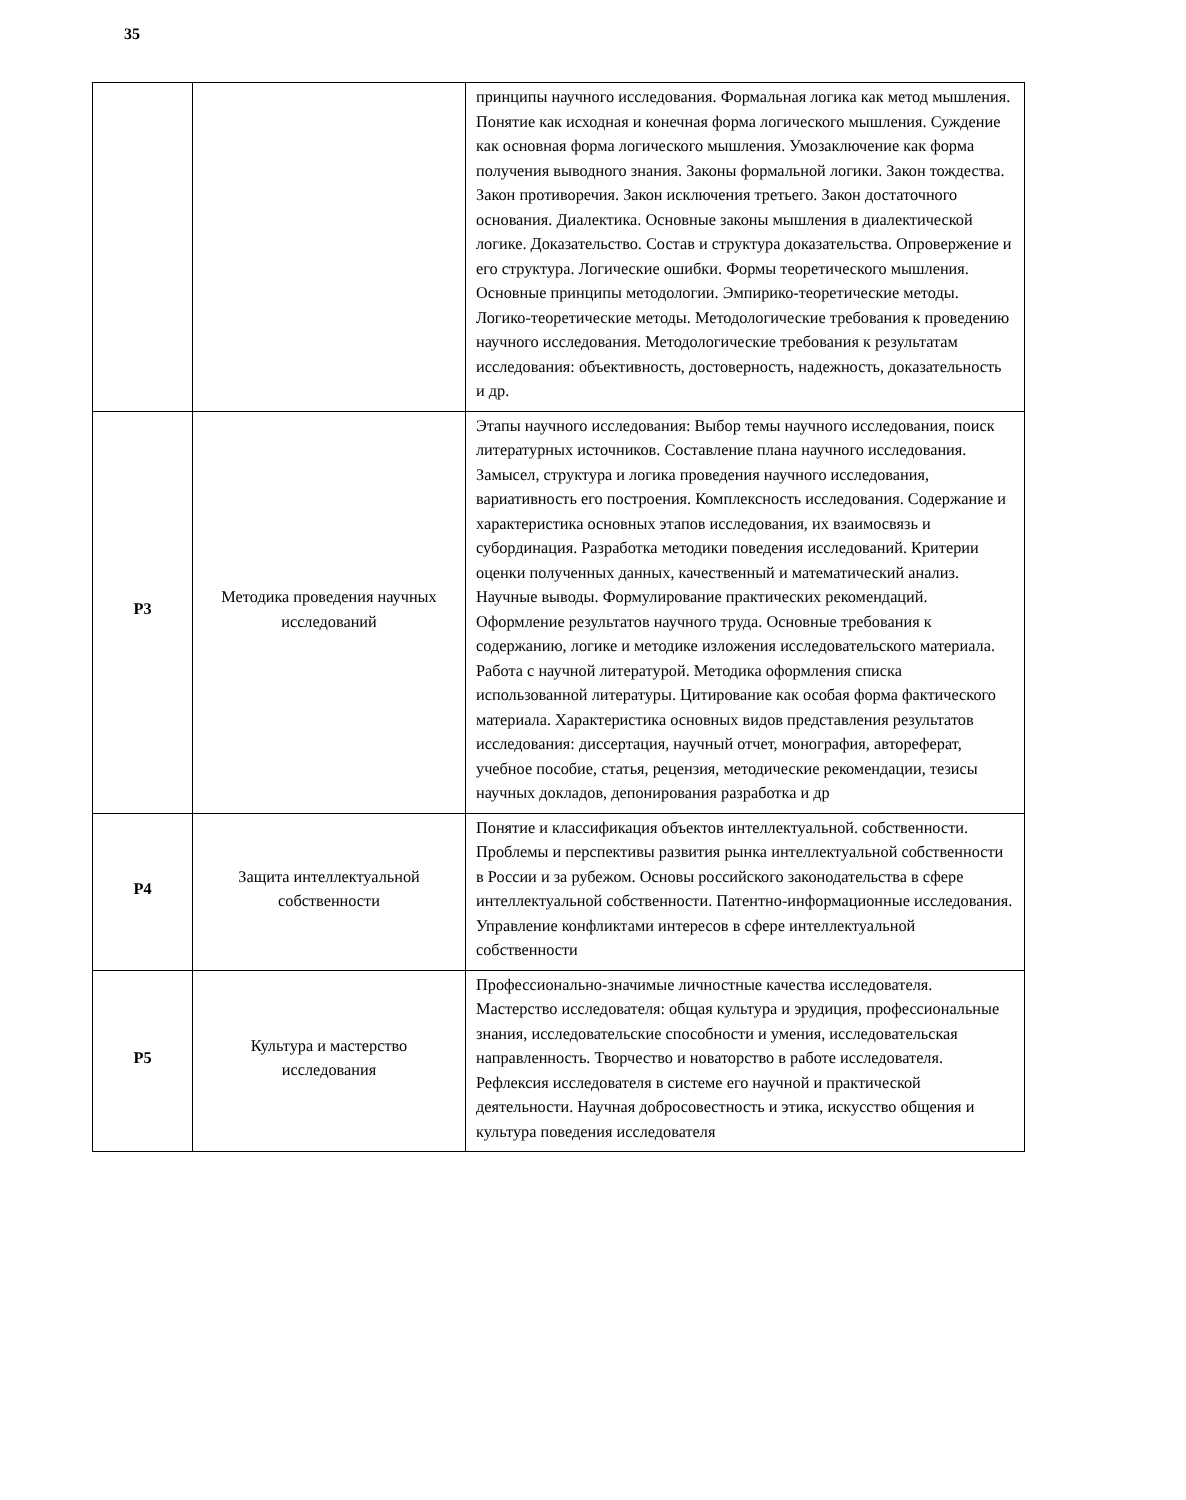35
| | | принципы научного исследования. Формальная логика как метод мышления. Понятие как исходная и конечная форма логического мышления. Суждение как основная форма логического мышления. Умозаключение как форма получения выводного знания. Законы формальной логики. Закон тождества. Закон противоречия. Закон исключения третьего. Закон достаточного основания. Диалектика. Основные законы мышления в диалектической логике. Доказательство. Состав и структура доказательства. Опровержение и его структура. Логические ошибки. Формы теоретического мышления. Основные принципы методологии. Эмпирико-теоретические методы. Логико-теоретические методы. Методологические требования к проведению научного исследования. Методологические требования к результатам исследования: объективность, достоверность, надежность, доказательность и др. |
| Р3 | Методика проведения научных исследований | Этапы научного исследования: Выбор темы научного исследования, поиск литературных источников. Составление плана научного исследования. Замысел, структура и логика проведения научного исследования, вариативность его построения. Комплексность исследования. Содержание и характеристика основных этапов исследования, их взаимосвязь и субординация. Разработка методики поведения исследований. Критерии оценки полученных данных, качественный и математический анализ. Научные выводы. Формулирование практических рекомендаций. Оформление результатов научного труда. Основные требования к содержанию, логике и методике изложения исследовательского материала. Работа с научной литературой. Методика оформления списка использованной литературы. Цитирование как особая форма фактического материала. Характеристика основных видов представления результатов исследования: диссертация, научный отчет, монография, автореферат, учебное пособие, статья, рецензия, методические рекомендации, тезисы научных докладов, депонирования разработка и др |
| Р4 | Защита интеллектуальной собственности | Понятие и классификация объектов интеллектуальной. собственности. Проблемы и перспективы развития рынка интеллектуальной собственности в России и за рубежом. Основы российского законодательства в сфере интеллектуальной собственности. Патентно-информационные исследования. Управление конфликтами интересов в сфере интеллектуальной собственности |
| Р5 | Культура и мастерство исследования | Профессионально-значимые личностные качества исследователя. Мастерство исследователя: общая культура и эрудиция, профессиональные знания, исследовательские способности и умения, исследовательская направленность. Творчество и новаторство в работе исследователя. Рефлексия исследователя в системе его научной и практической деятельности. Научная добросовестность и этика, искусство общения и культура поведения исследователя |